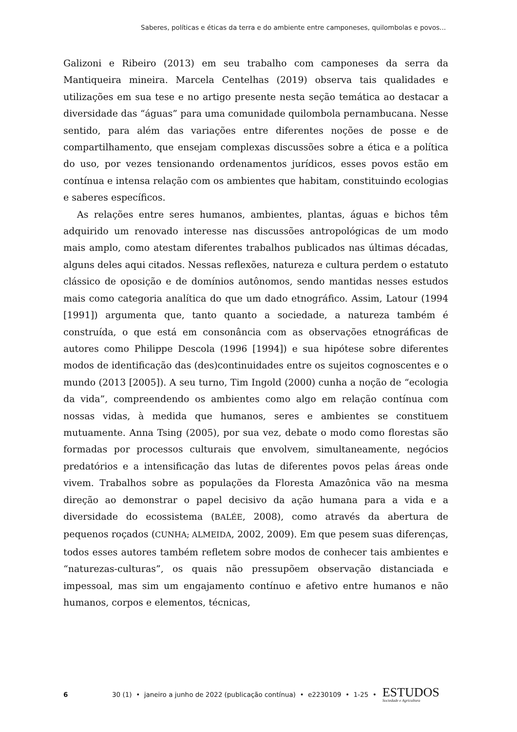Saberes, políticas e éticas da terra e do ambiente entre camponeses, quilombolas e povos...
Galizoni e Ribeiro (2013) em seu trabalho com camponeses da serra da Mantiqueira mineira. Marcela Centelhas (2019) observa tais qualidades e utilizações em sua tese e no artigo presente nesta seção temática ao destacar a diversidade das “águas” para uma comunidade quilombola pernambucana. Nesse sentido, para além das variações entre diferentes noções de posse e de compartilhamento, que ensejam complexas discussões sobre a ética e a política do uso, por vezes tensionando ordenamentos jurídicos, esses povos estão em contínua e intensa relação com os ambientes que habitam, constituindo ecologias e saberes específicos.
As relações entre seres humanos, ambientes, plantas, águas e bichos têm adquirido um renovado interesse nas discussões antropológicas de um modo mais amplo, como atestam diferentes trabalhos publicados nas últimas décadas, alguns deles aqui citados. Nessas reflexões, natureza e cultura perdem o estatuto clássico de oposição e de domínios autônomos, sendo mantidas nesses estudos mais como categoria analítica do que um dado etnográfico. Assim, Latour (1994 [1991]) argumenta que, tanto quanto a sociedade, a natureza também é construída, o que está em consonância com as observações etnográficas de autores como Philippe Descola (1996 [1994]) e sua hipótese sobre diferentes modos de identificação das (des)continuidades entre os sujeitos cognoscentes e o mundo (2013 [2005]). A seu turno, Tim Ingold (2000) cunha a noção de “ecologia da vida”, compreendendo os ambientes como algo em relação contínua com nossas vidas, à medida que humanos, seres e ambientes se constituem mutuamente. Anna Tsing (2005), por sua vez, debate o modo como florestas são formadas por processos culturais que envolvem, simultaneamente, negócios predatórios e a intensificação das lutas de diferentes povos pelas áreas onde vivem. Trabalhos sobre as populações da Floresta Amazônica vão na mesma direção ao demonstrar o papel decisivo da ação humana para a vida e a diversidade do ecossistema (BALÉE, 2008), como através da abertura de pequenos roçados (CUNHA; ALMEIDA, 2002, 2009). Em que pesem suas diferenças, todos esses autores também refletem sobre modos de conhecer tais ambientes e “naturezas-culturas”, os quais não pressupõem observação distanciada e impessoal, mas sim um engajamento contínuo e afetivo entre humanos e não humanos, corpos e elementos, técnicas,
6 30 (1) • janeiro a junho de 2022 (publicação contínua) • e2230109 • 1-25 • ESTUDOS
Sociedade e Agricultura